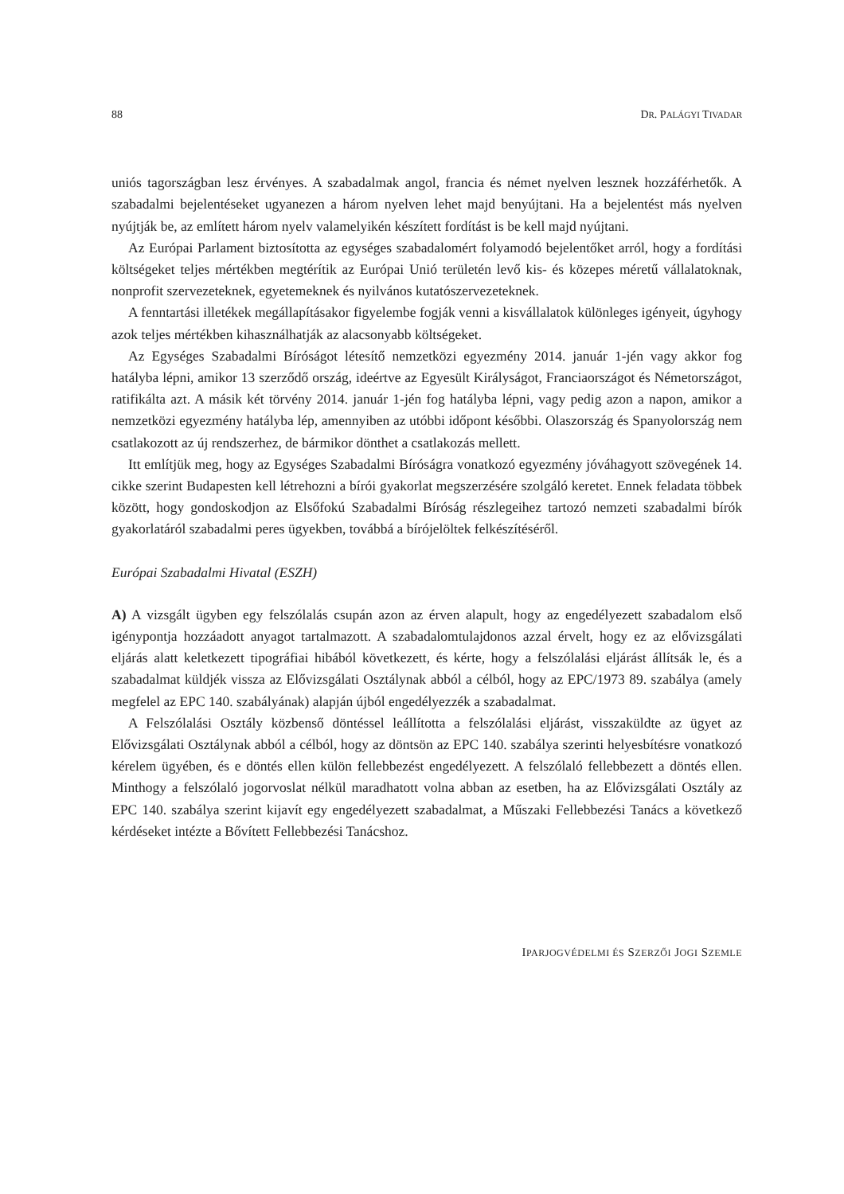88 DR. PALÁGYI TIVADAR
uniós tagországban lesz érvényes. A szabadalmak angol, francia és német nyelven lesznek hozzáférhetők. A szabadalmi bejelentéseket ugyanezen a három nyelven lehet majd benyújtani. Ha a bejelentést más nyelven nyújtják be, az említett három nyelv valamelyikén készített fordítást is be kell majd nyújtani.
Az Európai Parlament biztosította az egységes szabadalomért folyamodó bejelentőket arról, hogy a fordítási költségeket teljes mértékben megtérítik az Európai Unió területén levő kis- és közepes méretű vállalatoknak, nonprofit szervezeteknek, egyetemeknek és nyilvános kutatószervezeteknek.
A fenntartási illetékek megállapításakor figyelembe fogják venni a kisvállalatok különleges igényeit, úgyhogy azok teljes mértékben kihasználhatják az alacsonyabb költségeket.
Az Egységes Szabadalmi Bíróságot létesítő nemzetközi egyezmény 2014. január 1-jén vagy akkor fog hatályba lépni, amikor 13 szerződő ország, ideértve az Egyesült Királyságot, Franciaországot és Németországot, ratifikálta azt. A másik két törvény 2014. január 1-jén fog hatályba lépni, vagy pedig azon a napon, amikor a nemzetközi egyezmény hatályba lép, amennyiben az utóbbi időpont későbbi. Olaszország és Spanyolország nem csatlakozott az új rendszerhez, de bármikor dönthet a csatlakozás mellett.
Itt említjük meg, hogy az Egységes Szabadalmi Bíróságra vonatkozó egyezmény jóváhagyott szövegének 14. cikke szerint Budapesten kell létrehozni a bírói gyakorlat megszerzésére szolgáló keretet. Ennek feladata többek között, hogy gondoskodjon az Elsőfokú Szabadalmi Bíróság részlegeihez tartozó nemzeti szabadalmi bírók gyakorlatáról szabadalmi peres ügyekben, továbbá a bírójelöltek felkészítéséről.
Európai Szabadalmi Hivatal (ESZH)
A) A vizsgált ügyben egy felszólalás csupán azon az érven alapult, hogy az engedélyezett szabadalom első igénypontja hozzáadott anyagot tartalmazott. A szabadalomtulajdonos azzal érvelt, hogy ez az elővizsgálati eljárás alatt keletkezett tipográfiai hibából következett, és kérte, hogy a felszólalási eljárást állítsák le, és a szabadalmat küldjék vissza az Elővizsgálati Osztálynak abból a célból, hogy az EPC/1973 89. szabálya (amely megfelel az EPC 140. szabályának) alapján újból engedélyezzék a szabadalmat.
A Felszólalási Osztály közbenső döntéssel leállította a felszólalási eljárást, visszaküldte az ügyet az Elővizsgálati Osztálynak abból a célból, hogy az döntsön az EPC 140. szabálya szerinti helyesbítésre vonatkozó kérelem ügyében, és e döntés ellen külön fellebbezést engedélyezett. A felszólaló fellebbezett a döntés ellen. Minthogy a felszólaló jogorvoslat nélkül maradhatott volna abban az esetben, ha az Elővizsgálati Osztály az EPC 140. szabálya szerint kijavít egy engedélyezett szabadalmat, a Műszaki Fellebbezési Tanács a következő kérdéseket intézte a Bővített Fellebbezési Tanácshoz.
IPARJOGVÉDELMI ÉS SZERZŐI JOGI SZEMLE